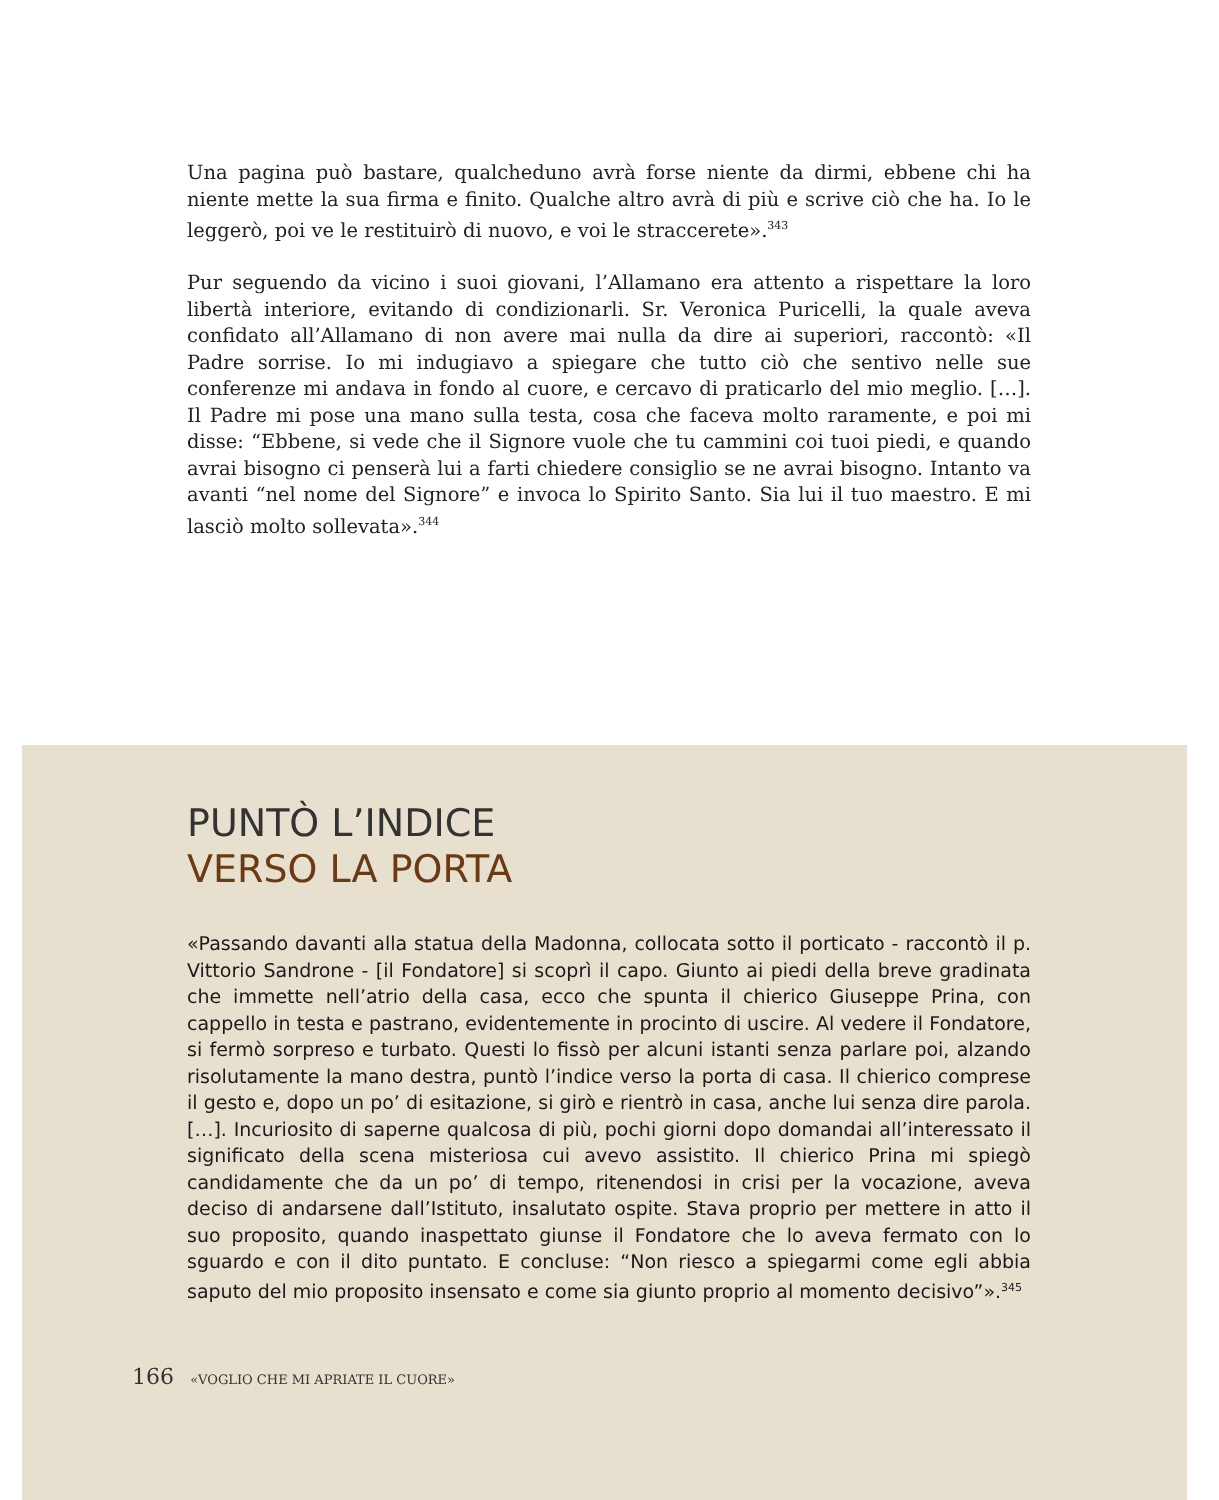Una pagina può bastare, qualcheduno avrà forse niente da dirmi, ebbene chi ha niente mette la sua firma e finito. Qualche altro avrà di più e scrive ciò che ha. Io le leggerò, poi ve le restituirò di nuovo, e voi le straccerete».<sup>343</sup>
Pur seguendo da vicino i suoi giovani, l’Allamano era attento a rispettare la loro libertà interiore, evitando di condizionarli. Sr. Veronica Puricelli, la quale aveva confidato all’Allamano di non avere mai nulla da dire ai superiori, raccontò: «Il Padre sorrise. Io mi indugiavo a spiegare che tutto ciò che sentivo nelle sue conferenze mi andava in fondo al cuore, e cercavo di praticarlo del mio meglio. […]. Il Padre mi pose una mano sulla testa, cosa che faceva molto raramente, e poi mi disse: “Ebbene, si vede che il Signore vuole che tu cammini coi tuoi piedi, e quando avrai bisogno ci penserà lui a farti chiedere consiglio se ne avrai bisogno. Intanto va avanti “nel nome del Signore” e invoca lo Spirito Santo. Sia lui il tuo maestro. E mi lasciò molto sollevata».<sup>344</sup>
PUNTÒ L’INDICE
VERSO LA PORTA
«Passando davanti alla statua della Madonna, collocata sotto il porticato - raccontò il p. Vittorio Sandrone - [il Fondatore] si scoprì il capo. Giunto ai piedi della breve gradinata che immette nell’atrio della casa, ecco che spunta il chierico Giuseppe Prina, con cappello in testa e pastrano, evidentemente in procinto di uscire. Al vedere il Fondatore, si fermò sorpreso e turbato. Questi lo fissò per alcuni istanti senza parlare poi, alzando risolutamente la mano destra, puntò l’indice verso la porta di casa. Il chierico comprese il gesto e, dopo un po’ di esitazione, si girò e rientrò in casa, anche lui senza dire parola. […]. Incuriosito di saperne qualcosa di più, pochi giorni dopo domandai all’interessato il significato della scena misteriosa cui avevo assistito. Il chierico Prina mi spiegò candidamente che da un po’ di tempo, ritenendosi in crisi per la vocazione, aveva deciso di andarsene dall’Istituto, insalutato ospite. Stava proprio per mettere in atto il suo proposito, quando inaspettato giunse il Fondatore che lo aveva fermato con lo sguardo e con il dito puntato. E concluse: “Non riesco a spiegarmi come egli abbia saputo del mio proposito insensato e come sia giunto proprio al momento decisivo”».<sup>345</sup>
166 «VOGLIO CHE MI APRIATE IL CUORE»